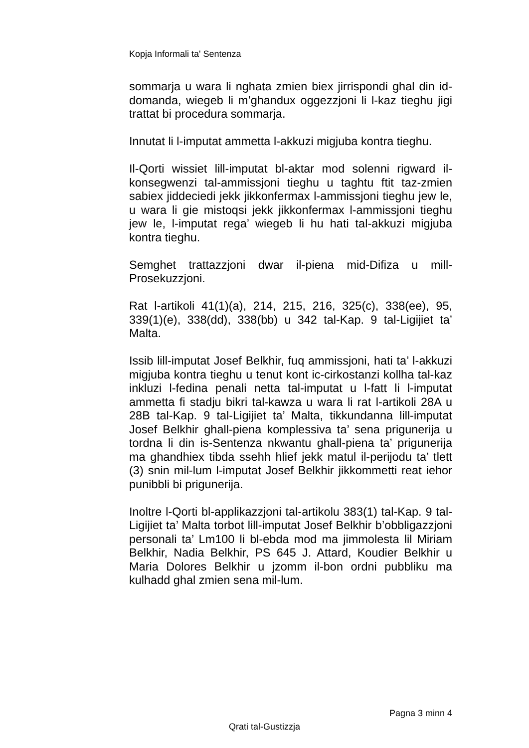Kopja Informali ta' Sentenza
sommarja u wara li nghata zmien biex jirrispondi ghal din id-domanda, wiegeb li m’ghandux oggezzjoni li l-kaz tieghu jigi trattat bi procedura sommarja.
Innutat li l-imputat ammetta l-akkuzi migjuba kontra tieghu.
Il-Qorti wissiet lill-imputat bl-aktar mod solenni rigward il-konsegwenzi tal-ammissjoni tieghu u taghtu ftit taz-zmien sabiex jiddeciedi jekk jikkonfermax l-ammissjoni tieghu jew le, u wara li gie mistoqsi jekk jikkonfermax l-ammissjoni tieghu jew le, l-imputat rega’ wiegeb li hu hati tal-akkuzi migjuba kontra tieghu.
Semghet trattazzjoni dwar il-piena mid-Difiza u mill-Prosekuzzjoni.
Rat l-artikoli 41(1)(a), 214, 215, 216, 325(c), 338(ee), 95, 339(1)(e), 338(dd), 338(bb) u 342 tal-Kap. 9 tal-Ligijiet ta’ Malta.
Issib lill-imputat Josef Belkhir, fuq ammissjoni, hati ta’ l-akkuzi migjuba kontra tieghu u tenut kont ic-cirkostanzi kollha tal-kaz inkluzi l-fedina penali netta tal-imputat u l-fatt li l-imputat ammetta fi stadju bikri tal-kawza u wara li rat l-artikoli 28A u 28B tal-Kap. 9 tal-Ligijiet ta’ Malta, tikkundanna lill-imputat Josef Belkhir ghall-piena komplessiva ta’ sena prigunerija u tordna li din is-Sentenza nkwantu ghall-piena ta’ prigunerija ma ghandhiex tibda ssehh hlief jekk matul il-perijodu ta’ tlett (3) snin mil-lum l-imputat Josef Belkhir jikkommetti reat iehor punibbli bi prigunerija.
Inoltre l-Qorti bl-applikazzjoni tal-artikolu 383(1) tal-Kap. 9 tal-Ligijiet ta’ Malta torbot lill-imputat Josef Belkhir b’obbligazzjoni personali ta’ Lm100 li bl-ebda mod ma jimmolesta lil Miriam Belkhir, Nadia Belkhir, PS 645 J. Attard, Koudier Belkhir u Maria Dolores Belkhir u jzomm il-bon ordni pubbliku ma kulhadd ghal zmien sena mil-lum.
Pagna 3 minn 4
Qrati tal-Gustizzja